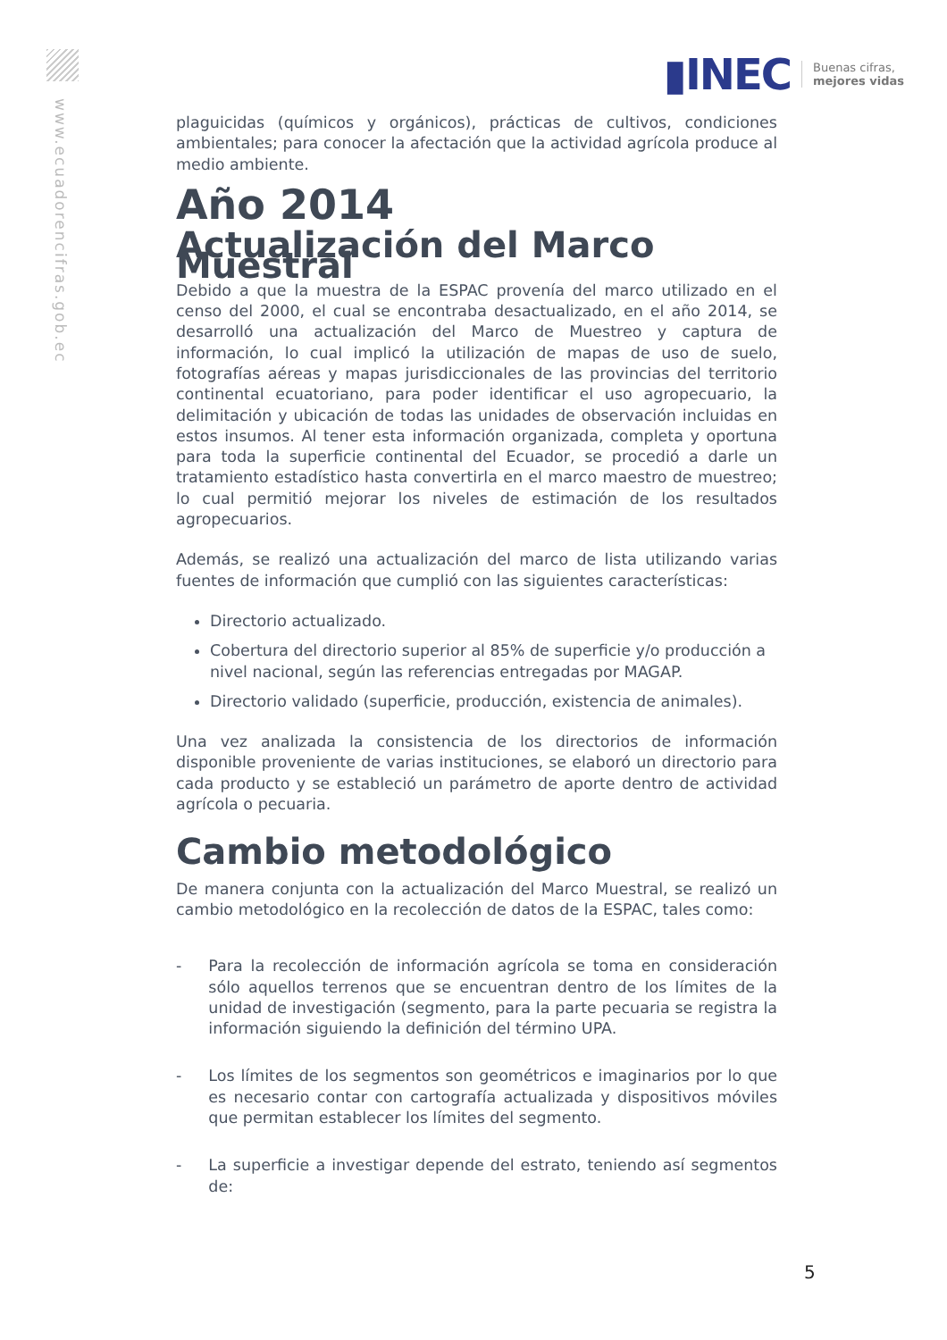www.ecuadorencifras.gob.ec
▮INEC Buenas cifras,
mejores vidas
plaguicidas (químicos y orgánicos), prácticas de cultivos, condiciones ambientales; para conocer la afectación que la actividad agrícola produce al medio ambiente.
Año 2014
Actualización del Marco Muestral
Debido a que la muestra de la ESPAC provenía del marco utilizado en el censo del 2000, el cual se encontraba desactualizado, en el año 2014, se desarrolló una actualización del Marco de Muestreo y captura de información, lo cual implicó la utilización de mapas de uso de suelo, fotografías aéreas y mapas jurisdiccionales de las provincias del territorio continental ecuatoriano, para poder identificar el uso agropecuario, la delimitación y ubicación de todas las unidades de observación incluidas en estos insumos. Al tener esta información organizada, completa y oportuna para toda la superficie continental del Ecuador, se procedió a darle un tratamiento estadístico hasta convertirla en el marco maestro de muestreo; lo cual permitió mejorar los niveles de estimación de los resultados agropecuarios.
Además, se realizó una actualización del marco de lista utilizando varias fuentes de información que cumplió con las siguientes características:
Directorio actualizado.
Cobertura del directorio superior al 85% de superficie y/o producción a nivel nacional, según las referencias entregadas por MAGAP.
Directorio validado (superficie, producción, existencia de animales).
Una vez analizada la consistencia de los directorios de información disponible proveniente de varias instituciones, se elaboró un directorio para cada producto y se estableció un parámetro de aporte dentro de actividad agrícola o pecuaria.
Cambio metodológico
De manera conjunta con la actualización del Marco Muestral, se realizó un cambio metodológico en la recolección de datos de la ESPAC, tales como:
- Para la recolección de información agrícola se toma en consideración sólo aquellos terrenos que se encuentran dentro de los límites de la unidad de investigación (segmento, para la parte pecuaria se registra la información siguiendo la definición del término UPA.
- Los límites de los segmentos son geométricos e imaginarios por lo que es necesario contar con cartografía actualizada y dispositivos móviles que permitan establecer los límites del segmento.
- La superficie a investigar depende del estrato, teniendo así segmentos de:
5